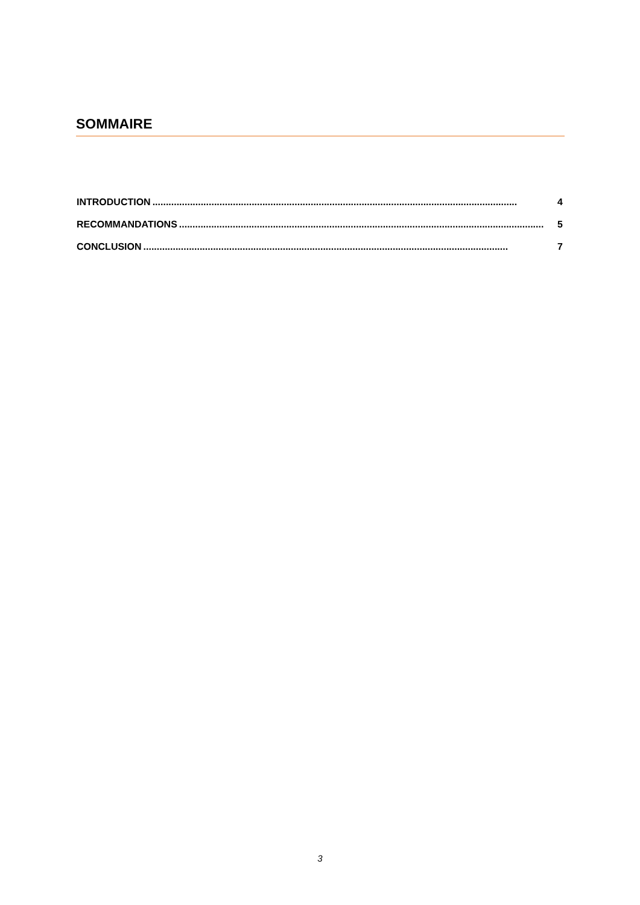SOMMAIRE
INTRODUCTION........................................................................................................................................ 4
RECOMMANDATIONS........................................................................................................................................ 5
CONCLUSION........................................................................................................................................ 7
3